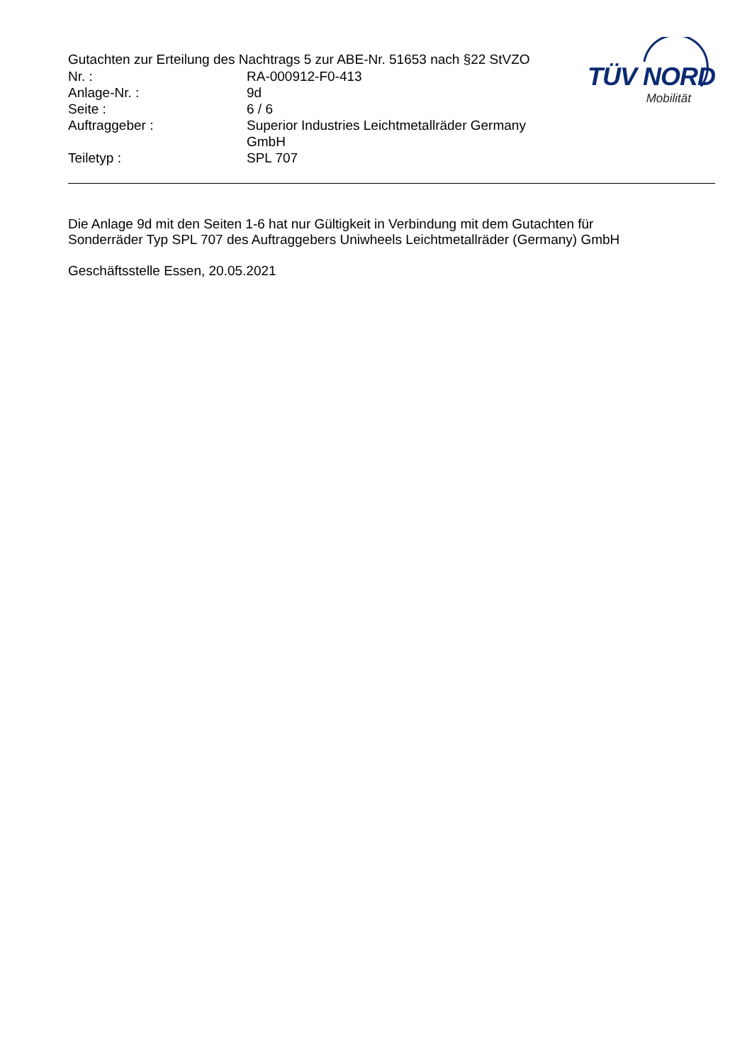Gutachten zur Erteilung des Nachtrags 5 zur ABE-Nr. 51653 nach §22 StVZO
| Nr. : | RA-000912-F0-413 |
| Anlage-Nr. : | 9d |
| Seite : | 6 / 6 |
| Auftraggeber : | Superior Industries Leichtmetallräder Germany GmbH |
| Teiletyp : | SPL 707 |
TÜV NORD
Mobilität
Die Anlage 9d mit den Seiten 1-6 hat nur Gültigkeit in Verbindung mit dem Gutachten für
Sonderräder Typ SPL 707 des Auftraggebers Uniwheels Leichtmetallräder (Germany) GmbH
Geschäftsstelle Essen, 20.05.2021